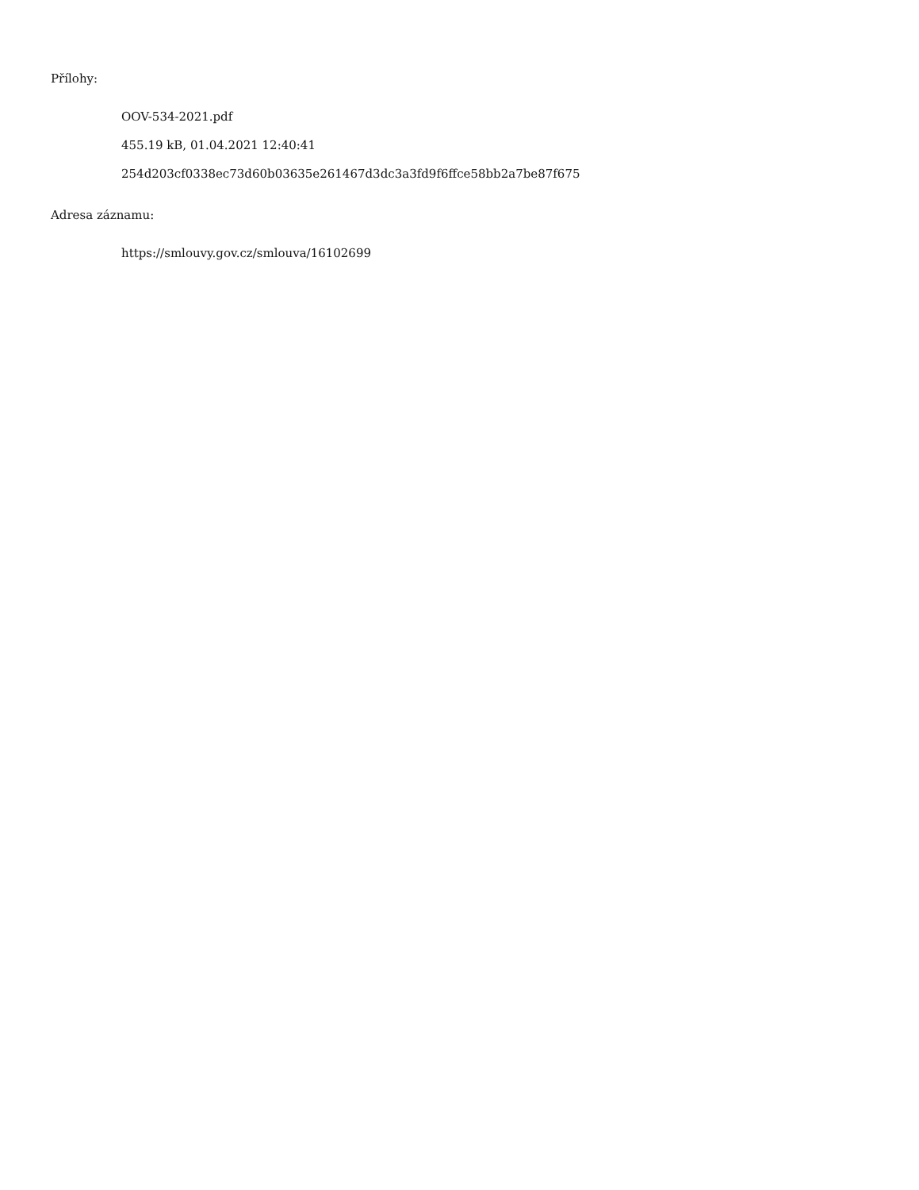Přílohy:
OOV-534-2021.pdf
455.19 kB, 01.04.2021 12:40:41
254d203cf0338ec73d60b03635e261467d3dc3a3fd9f6ffce58bb2a7be87f675
Adresa záznamu:
https://smlouvy.gov.cz/smlouva/16102699